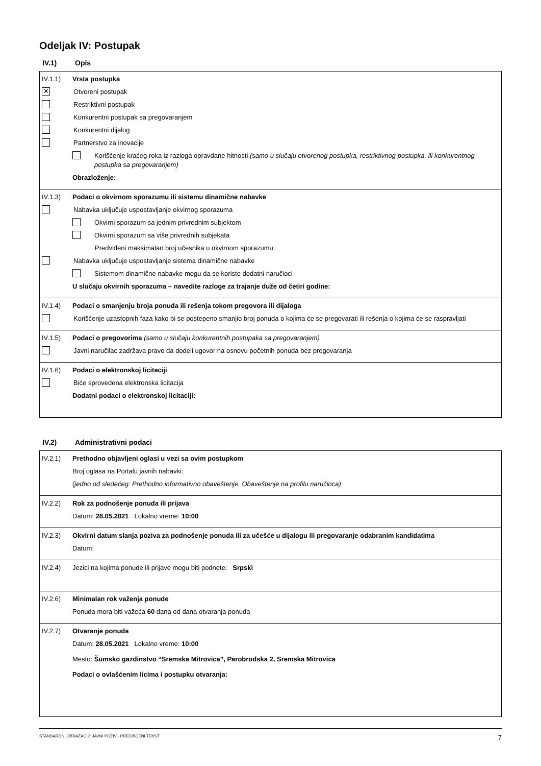Odeljak IV: Postupak
IV.1) Opis
IV.1.1) Vrsta postupka
✕ Otvoreni postupak
Restriktivni postupak
Konkurentni postupak sa pregovaranjem
Konkurentni dijalog
Partnerstvo za inovacije
Korišćenje kraćeg roka iz razloga opravdane hitnosti (samo u slučaju otvorenog postupka, restriktivnog postupka, ili konkurentnog postupka sa pregovaranjem)
Obrazloženje:
IV.1.3) Podaci o okvirnom sporazumu ili sistemu dinamične nabavke
Nabavka uključuje uspostavljanje okvirnog sporazuma
Okvirni sporazum sa jednim privrednim subjektom
Okvirni sporazum sa više privrednih subjekata
Predviđeni maksimalan broj učesnika u okvirnom sporazumu:
Nabavka uključuje uspostavljanje sistema dinamične nabavke
Sistemom dinamične nabavke mogu da se koriste dodatni naručioci
U slučaju okvirnih sporazuma – navedite razloge za trajanje duže od četiri godine:
IV.1.4) Podaci o smanjenju broja ponuda ili rešenja tokom pregovora ili dijaloga
Korišćenje uzastopnih faza kako bi se postepeno smanjio broj ponuda o kojima će se pregovarati ili rešenja o kojima će se raspravljati
IV.1.5) Podaci o pregovorima (samo u slučaju konkurentnih postupaka sa pregovaranjem)
Javni naručilac zadržava pravo da dodeli ugovor na osnovu početnih ponuda bez pregovaranja
IV.1.6) Podaci o elektronskoj licitaciji
Biće sprovedena elektronska licitacija
Dodatni podaci o elektronskoj licitaciji:
IV.2) Administrativni podaci
IV.2.1) Prethodno objavljeni oglasi u vezi sa ovim postupkom
Broj oglasa na Portalu javnih nabavki:
(jedno od sledećeg: Prethodno informativno obaveštenje, Obaveštenje na profilu naručioca)
IV.2.2) Rok za podnošenje ponuda ili prijava
Datum: 28.05.2021 Lokalno vreme: 10:00
IV.2.3) Okvirni datum slanja poziva za podnošenje ponuda ili za učešće u dijalogu ili pregovaranje odabranim kandidatima
Datum:
IV.2.4) Jezici na kojima ponude ili prijave mogu biti podnete: Srpski
IV.2.6) Minimalan rok važenja ponude
Ponuda mora biti važeća 60 dana od dana otvaranja ponuda
IV.2.7) Otvaranje ponuda
Datum: 28.05.2021 Lokalno vreme: 10:00
Mesto: Šumsko gazdinstvo “Sremska Mitrovica”, Parobrodska 2, Sremska Mitrovica
Podaci o ovlašćenim licima i postupku otvaranja:
STANDARDNI OBRAZAC 2: JAVNI POZIV - PREČIŠĆENI TEKST 7